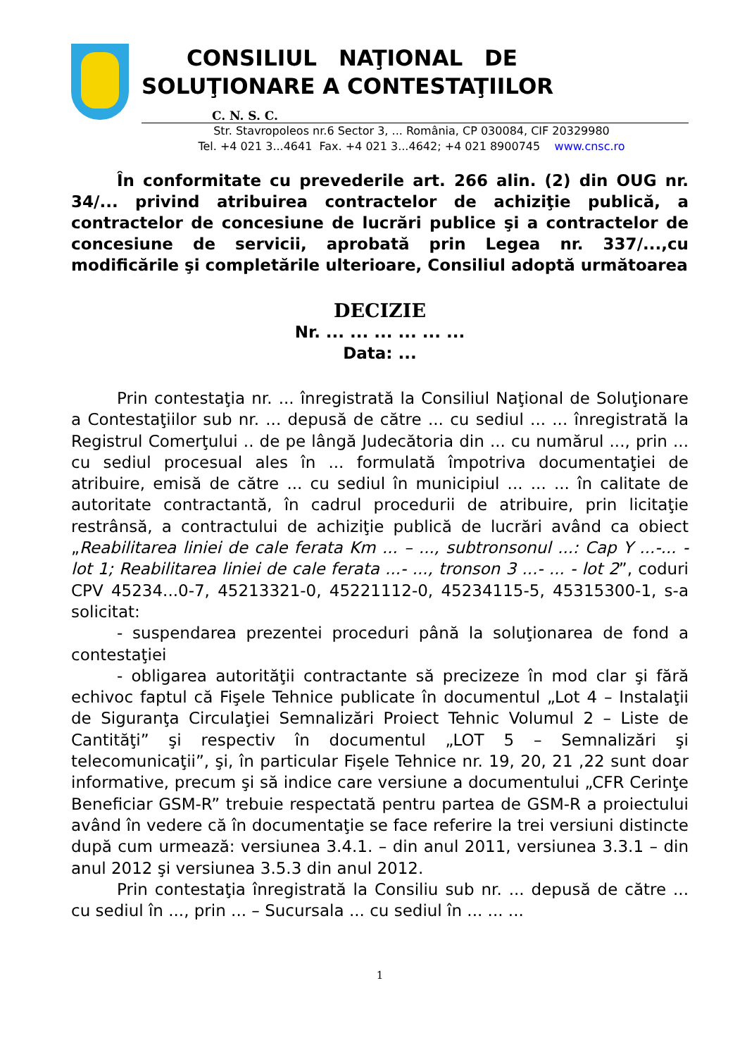CONSILIUL NAŢIONAL DE
SOLUŢIONARE A CONTESTAŢIILOR
C. N. S. C.
Str. Stavropoleos nr.6 Sector 3, ... România, CP 030084, CIF 20329980
Tel. +4 021 3...4641 Fax. +4 021 3...4642; +4 021 8900745 www.cnsc.ro
În conformitate cu prevederile art. 266 alin. (2) din OUG nr. 34/... privind atribuirea contractelor de achiziţie publică, a contractelor de concesiune de lucrări publice şi a contractelor de concesiune de servicii, aprobată prin Legea nr. 337/...,cu modificările şi completările ulterioare, Consiliul adoptă următoarea
DECIZIE
Nr. ... ... ... ... ... ...
Data: ...
Prin contestaţia nr. ... înregistrată la Consiliul Naţional de Soluţionare a Contestaţiilor sub nr. ... depusă de către ... cu sediul ... ... înregistrată la Registrul Comerţului .. de pe lângă Judecătoria din ... cu numărul ..., prin ... cu sediul procesual ales în ... formulată împotriva documentaţiei de atribuire, emisă de către ... cu sediul în municipiul ... ... ... în calitate de autoritate contractantă, în cadrul procedurii de atribuire, prin licitaţie restrânsă, a contractului de achiziţie publică de lucrări având ca obiect „Reabilitarea liniei de cale ferata Km ... – ..., subtronsonul ...: Cap Y ...-... - lot 1; Reabilitarea liniei de cale ferata ...- ..., tronson 3 ...- ... - lot 2”, coduri CPV 45234...0-7, 45213321-0, 45221112-0, 45234115-5, 45315300-1, s-a solicitat:
- suspendarea prezentei proceduri până la soluţionarea de fond a contestaţiei
- obligarea autorităţii contractante să precizeze în mod clar şi fără echivoc faptul că Fişele Tehnice publicate în documentul „Lot 4 – Instalaţii de Siguranţa Circulaţiei Semnalizări Proiect Tehnic Volumul 2 – Liste de Cantităţi” şi respectiv în documentul „LOT 5 – Semnalizări şi telecomunicaţii”, şi, în particular Fişele Tehnice nr. 19, 20, 21 ,22 sunt doar informative, precum şi să indice care versiune a documentului „CFR Cerinţe Beneficiar GSM-R” trebuie respectată pentru partea de GSM-R a proiectului având în vedere că în documentaţie se face referire la trei versiuni distincte după cum urmează: versiunea 3.4.1. – din anul 2011, versiunea 3.3.1 – din anul 2012 şi versiunea 3.5.3 din anul 2012.
Prin contestaţia înregistrată la Consiliu sub nr. ... depusă de către ... cu sediul în ..., prin ... – Sucursala ... cu sediul în ... ... ...
1